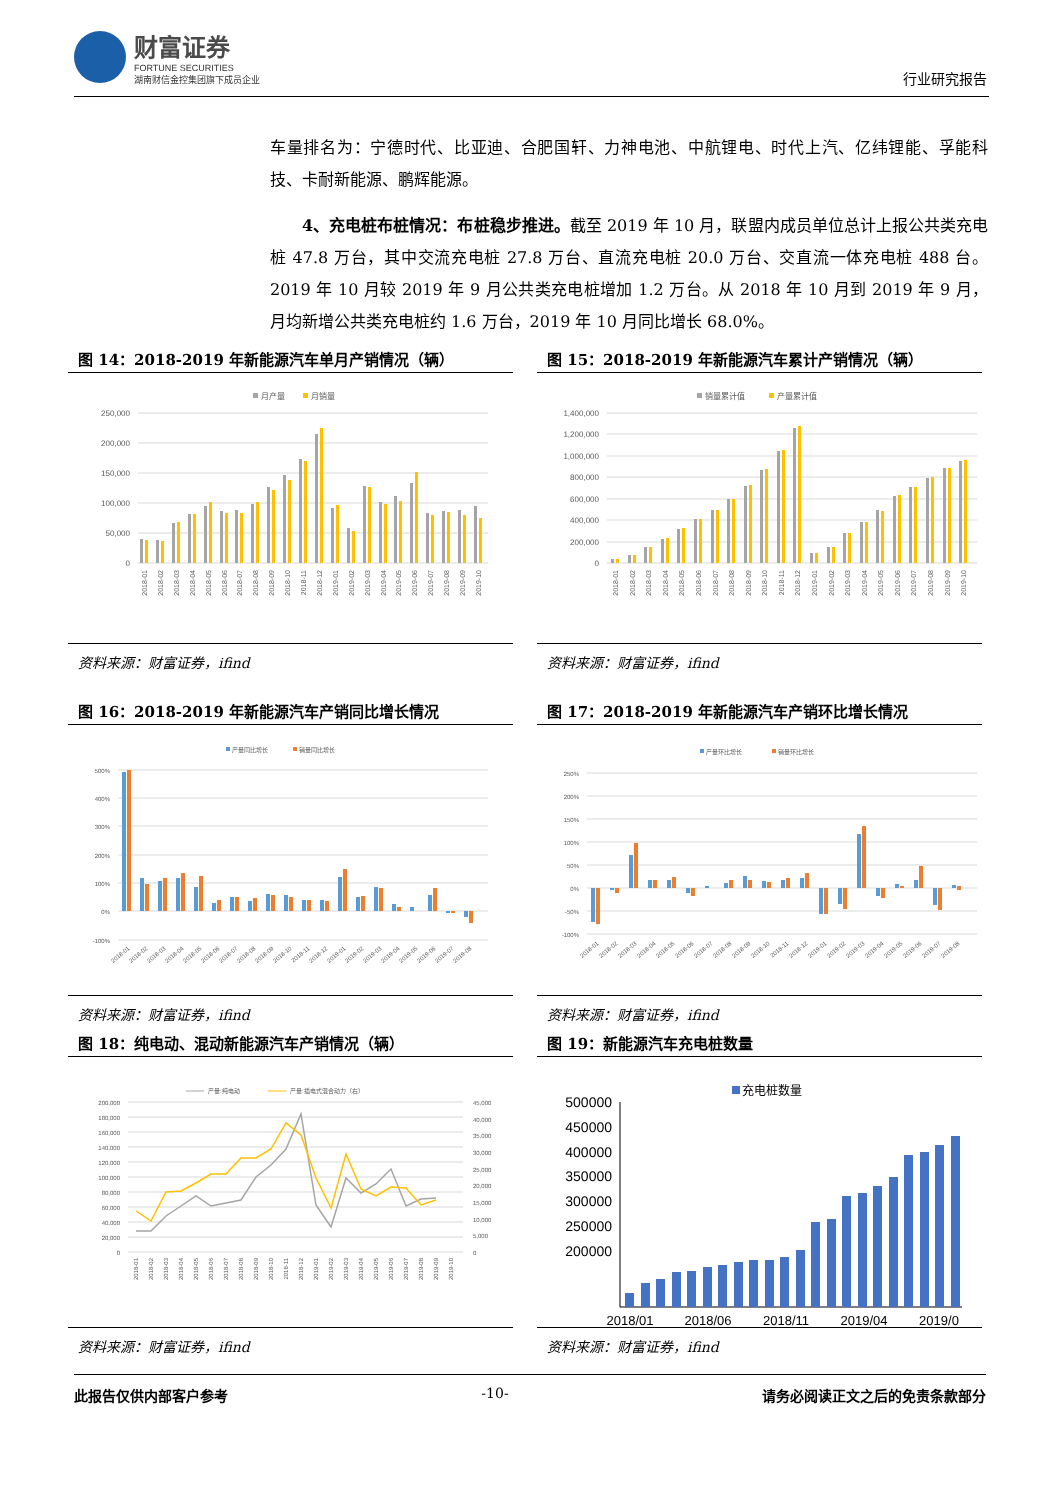财富证券
FORTUNE SECURITIES
湖南财信金控集团旗下成员企业
行业研究报告
车量排名为：宁德时代、比亚迪、合肥国轩、力神电池、中航锂电、时代上汽、亿纬锂能、孚能科技、卡耐新能源、鹏辉能源。
4、充电桩布桩情况：布桩稳步推进。截至 2019 年 10 月，联盟内成员单位总计上报公共类充电桩 47.8 万台，其中交流充电桩 27.8 万台、直流充电桩 20.0 万台、交直流一体充电桩 488 台。2019 年 10 月较 2019 年 9 月公共类充电桩增加 1.2 万台。从 2018 年 10 月到 2019 年 9 月，月均新增公共类充电桩约 1.6 万台，2019 年 10 月同比增长 68.0%。
图 14：2018-2019 年新能源汽车单月产销情况（辆）
月产量
月销量
250,000
200,000
150,000
100,000
50,000
0
2018-01
2018-02
2018-03
2018-04
2018-05
2018-06
2018-07
2018-08
2018-09
2018-10
2018-11
2018-12
2019-01
2019-02
2019-03
2019-04
2019-05
2019-06
2019-07
2019-08
2019-09
2019-10
资料来源：财富证券，ifind
图 15：2018-2019 年新能源汽车累计产销情况（辆）
销量累计值
产量累计值
1,400,000
1,200,000
1,000,000
800,000
600,000
400,000
200,000
0
2018-01
2018-02
2018-03
2018-04
2018-05
2018-06
2018-07
2018-08
2018-09
2018-10
2018-11
2018-12
2019-01
2019-02
2019-03
2019-04
2019-05
2019-06
2019-07
2019-08
2019-09
2019-10
资料来源：财富证券，ifind
图 16：2018-2019 年新能源汽车产销同比增长情况
产量同比增长
销量同比增长
500%
400%
300%
200%
100%
0%
-100%
2018-01
2018-02
2018-03
2018-04
2018-05
2018-06
2018-07
2018-08
2018-09
2018-10
2018-11
2018-12
2019-01
2019-02
2019-03
2019-04
2019-05
2019-06
2019-07
2019-08
资料来源：财富证券，ifind
图 17：2018-2019 年新能源汽车产销环比增长情况
产量环比增长
销量环比增长
250%
200%
150%
100%
50%
0%
-50%
-100%
2018-01
2018-02
2018-03
2018-04
2018-05
2018-06
2018-07
2018-08
2018-09
2018-10
2018-11
2018-12
2019-01
2019-02
2019-03
2019-04
2019-05
2019-06
2019-07
2019-08
资料来源：财富证券，ifind
图 18：纯电动、混动新能源汽车产销情况（辆）
产量:纯电动
产量:插电式混合动力（右）
200,000
180,000
160,000
140,000
120,000
100,000
80,000
60,000
40,000
20,000
0
45,000
40,000
35,000
30,000
25,000
20,000
15,000
10,000
5,000
0
2018-01
2018-02
2018-03
2018-04
2018-05
2018-06
2018-07
2018-08
2018-09
2018-10
2018-11
2018-12
2019-01
2019-02
2019-03
2019-04
2019-05
2019-06
2019-07
2019-08
2019-09
2019-10
资料来源：财富证券，ifind
图 19：新能源汽车充电桩数量
充电桩数量
500000
450000
400000
350000
300000
250000
200000
2018/01
2018/06
2018/11
2019/04
2019/0
资料来源：财富证券，ifind
此报告仅供内部客户参考 -10- 请务必阅读正文之后的免责条款部分